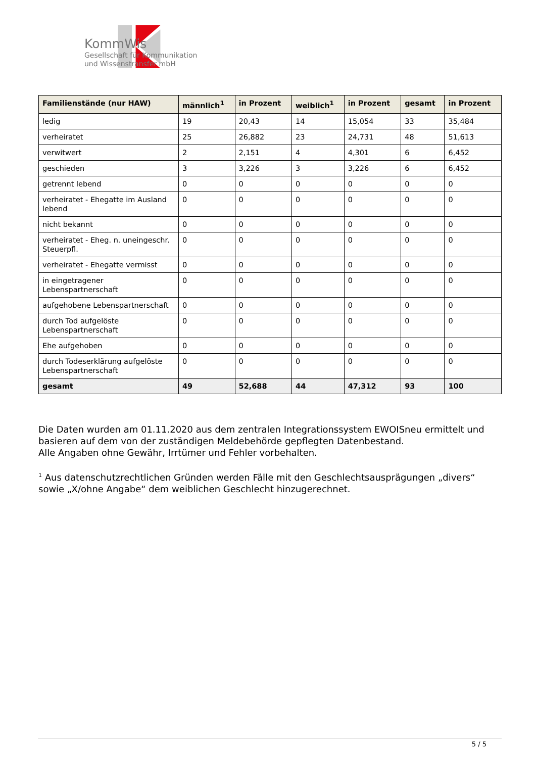KommWis
Gesellschaft für Kommunikation
und Wissenstransfer mbH
| Familienstände (nur HAW) | männlich<sup>1</sup> | in Prozent | weiblich<sup>1</sup> | in Prozent | gesamt | in Prozent |
| --- | --- | --- | --- | --- | --- | --- |
| ledig | 19 | 20,43 | 14 | 15,054 | 33 | 35,484 |
| verheiratet | 25 | 26,882 | 23 | 24,731 | 48 | 51,613 |
| verwitwert | 2 | 2,151 | 4 | 4,301 | 6 | 6,452 |
| geschieden | 3 | 3,226 | 3 | 3,226 | 6 | 6,452 |
| getrennt lebend | 0 | 0 | 0 | 0 | 0 | 0 |
| verheiratet - Ehegatte im Ausland lebend | 0 | 0 | 0 | 0 | 0 | 0 |
| nicht bekannt | 0 | 0 | 0 | 0 | 0 | 0 |
| verheiratet - Eheg. n. uneingeschr. Steuerpfl. | 0 | 0 | 0 | 0 | 0 | 0 |
| verheiratet - Ehegatte vermisst | 0 | 0 | 0 | 0 | 0 | 0 |
| in eingetragener Lebenspartnerschaft | 0 | 0 | 0 | 0 | 0 | 0 |
| aufgehobene Lebenspartnerschaft | 0 | 0 | 0 | 0 | 0 | 0 |
| durch Tod aufgelöste Lebenspartnerschaft | 0 | 0 | 0 | 0 | 0 | 0 |
| Ehe aufgehoben | 0 | 0 | 0 | 0 | 0 | 0 |
| durch Todeserklärung aufgelöste Lebenspartnerschaft | 0 | 0 | 0 | 0 | 0 | 0 |
| gesamt | 49 | 52,688 | 44 | 47,312 | 93 | 100 |
Die Daten wurden am 01.11.2020 aus dem zentralen Integrationssystem EWOISneu ermittelt und basieren auf dem von der zuständigen Meldebehörde gepflegten Datenbestand.
Alle Angaben ohne Gewähr, Irrtümer und Fehler vorbehalten.
<sup>1</sup> Aus datenschutzrechtlichen Gründen werden Fälle mit den Geschlechtsausprägungen „divers“ sowie „X/ohne Angabe“ dem weiblichen Geschlecht hinzugerechnet.
5 / 5